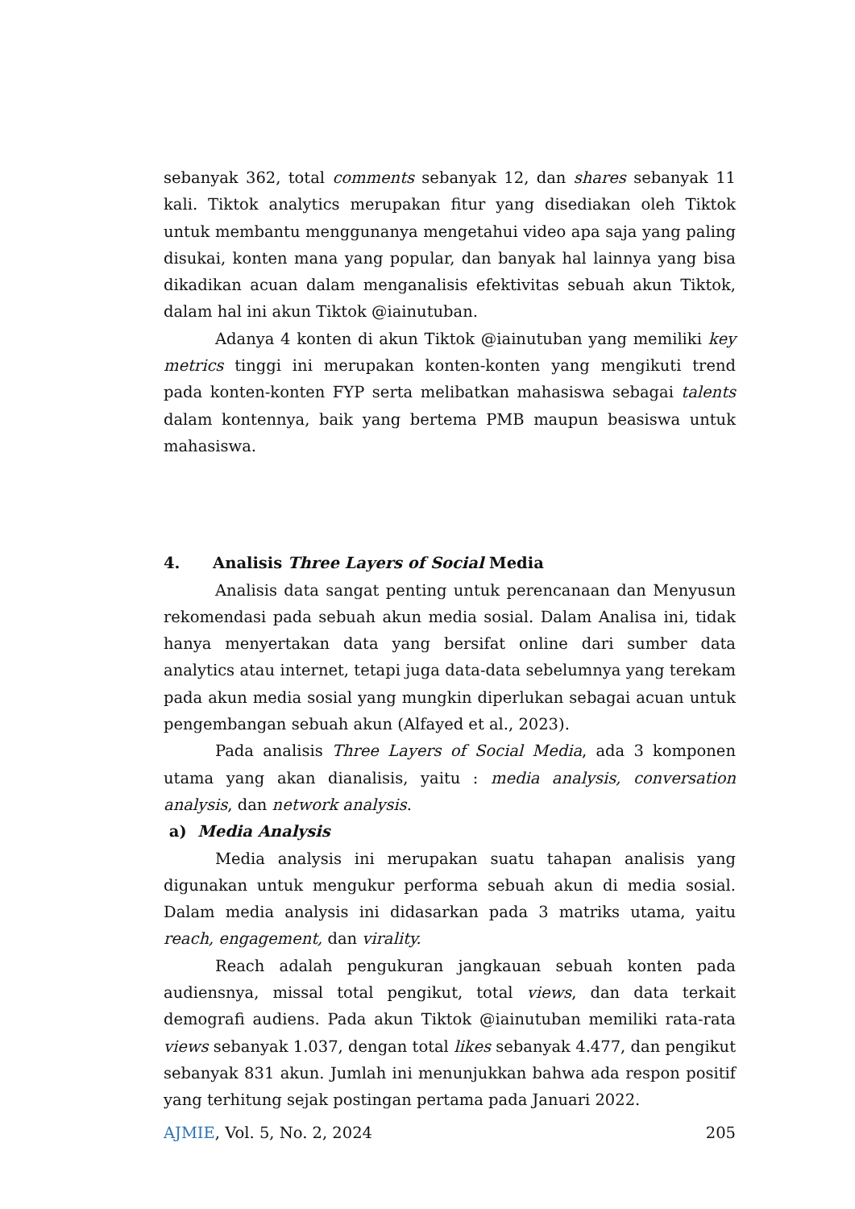sebanyak 362, total comments sebanyak 12, dan shares sebanyak 11 kali. Tiktok analytics merupakan fitur yang disediakan oleh Tiktok untuk membantu menggunanya mengetahui video apa saja yang paling disukai, konten mana yang popular, dan banyak hal lainnya yang bisa dikadikan acuan dalam menganalisis efektivitas sebuah akun Tiktok, dalam hal ini akun Tiktok @iainutuban.
Adanya 4 konten di akun Tiktok @iainutuban yang memiliki key metrics tinggi ini merupakan konten-konten yang mengikuti trend pada konten-konten FYP serta melibatkan mahasiswa sebagai talents dalam kontennya, baik yang bertema PMB maupun beasiswa untuk mahasiswa.
4. Analisis Three Layers of Social Media
Analisis data sangat penting untuk perencanaan dan Menyusun rekomendasi pada sebuah akun media sosial. Dalam Analisa ini, tidak hanya menyertakan data yang bersifat online dari sumber data analytics atau internet, tetapi juga data-data sebelumnya yang terekam pada akun media sosial yang mungkin diperlukan sebagai acuan untuk pengembangan sebuah akun (Alfayed et al., 2023).
Pada analisis Three Layers of Social Media, ada 3 komponen utama yang akan dianalisis, yaitu : media analysis, conversation analysis, dan network analysis.
a) Media Analysis
Media analysis ini merupakan suatu tahapan analisis yang digunakan untuk mengukur performa sebuah akun di media sosial. Dalam media analysis ini didasarkan pada 3 matriks utama, yaitu reach, engagement, dan virality.
Reach adalah pengukuran jangkauan sebuah konten pada audiensnya, missal total pengikut, total views, dan data terkait demografi audiens. Pada akun Tiktok @iainutuban memiliki rata-rata views sebanyak 1.037, dengan total likes sebanyak 4.477, dan pengikut sebanyak 831 akun. Jumlah ini menunjukkan bahwa ada respon positif yang terhitung sejak postingan pertama pada Januari 2022.
AJMIE, Vol. 5, No. 2, 2024 205